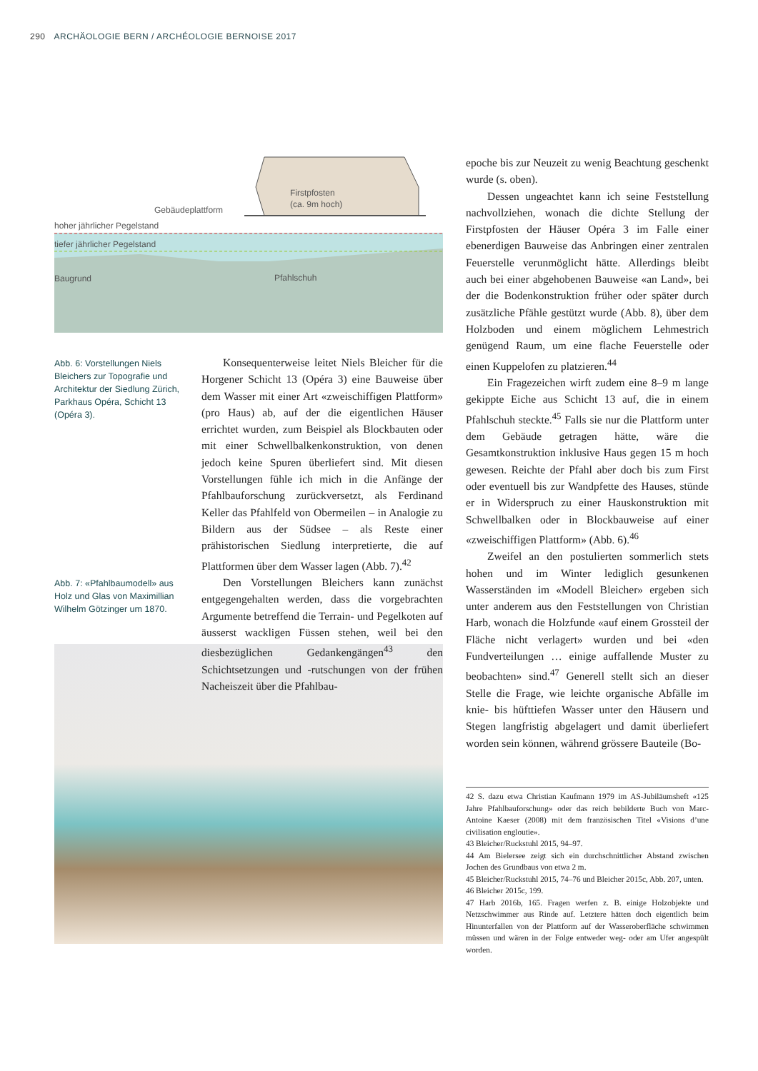290 ARCHÄOLOGIE BERN / ARCHÉOLOGIE BERNOISE 2017
Gebäudeplattform
hoher jährlicher Pegelstand
tiefer jährlicher Pegelstand
Baugrund
Firstpfosten
(ca. 9m hoch)
Pfahlschuh
Abb. 6: Vorstellungen Niels Bleichers zur Topografie und Architektur der Siedlung Zürich, Parkhaus Opéra, Schicht 13 (Opéra 3).
Abb. 7: «Pfahlbaumodell» aus Holz und Glas von Maximillian Wilhelm Götzinger um 1870.
Konsequenterweise leitet Niels Bleicher für die Horgener Schicht 13 (Opéra 3) eine Bauweise über dem Wasser mit einer Art «zweischiffigen Plattform» (pro Haus) ab, auf der die eigentlichen Häuser errichtet wurden, zum Beispiel als Blockbauten oder mit einer Schwellbalkenkonstruktion, von denen jedoch keine Spuren überliefert sind. Mit diesen Vorstellungen fühle ich mich in die Anfänge der Pfahlbauforschung zurückversetzt, als Ferdinand Keller das Pfahlfeld von Obermeilen – in Analogie zu Bildern aus der Südsee – als Reste einer prähistorischen Siedlung interpretierte, die auf Plattformen über dem Wasser lagen (Abb. 7).<sup>42</sup>
Den Vorstellungen Bleichers kann zunächst entgegengehalten werden, dass die vorgebrachten Argumente betreffend die Terrain- und Pegelkoten auf äusserst wackligen Füssen stehen, weil bei den diesbezüglichen Gedankengängen<sup>43</sup> den Schichtsetzungen und -rutschungen von der frühen Nacheiszeit über die Pfahlbau-
epoche bis zur Neuzeit zu wenig Beachtung geschenkt wurde (s. oben).
Dessen ungeachtet kann ich seine Feststellung nachvollziehen, wonach die dichte Stellung der Firstpfosten der Häuser Opéra 3 im Falle einer ebenerdigen Bauweise das Anbringen einer zentralen Feuerstelle verunmöglicht hätte. Allerdings bleibt auch bei einer abgehobenen Bauweise «an Land», bei der die Bodenkonstruktion früher oder später durch zusätzliche Pfähle gestützt wurde (Abb. 8), über dem Holzboden und einem möglichem Lehmestrich genügend Raum, um eine flache Feuerstelle oder einen Kuppelofen zu platzieren.<sup>44</sup>
Ein Fragezeichen wirft zudem eine 8–9 m lange gekippte Eiche aus Schicht 13 auf, die in einem Pfahlschuh steckte.<sup>45</sup> Falls sie nur die Plattform unter dem Gebäude getragen hätte, wäre die Gesamtkonstruktion inklusive Haus gegen 15 m hoch gewesen. Reichte der Pfahl aber doch bis zum First oder eventuell bis zur Wandpfette des Hauses, stünde er in Widerspruch zu einer Hauskonstruktion mit Schwellbalken oder in Blockbauweise auf einer «zweischiffigen Plattform» (Abb. 6).<sup>46</sup>
Zweifel an den postulierten sommerlich stets hohen und im Winter lediglich gesunkenen Wasserständen im «Modell Bleicher» ergeben sich unter anderem aus den Feststellungen von Christian Harb, wonach die Holzfunde «auf einem Grossteil der Fläche nicht verlagert» wurden und bei «den Fundverteilungen … einige auffallende Muster zu beobachten» sind.<sup>47</sup> Generell stellt sich an dieser Stelle die Frage, wie leichte organische Abfälle im knie- bis hüfttiefen Wasser unter den Häusern und Stegen langfristig abgelagert und damit überliefert worden sein können, während grössere Bauteile (Bo-
42 S. dazu etwa Christian Kaufmann 1979 im AS-Jubiläumsheft «125 Jahre Pfahlbauforschung» oder das reich bebilderte Buch von Marc-Antoine Kaeser (2008) mit dem französischen Titel «Visions d’une civilisation engloutie».
43 Bleicher/Ruckstuhl 2015, 94–97.
44 Am Bielersee zeigt sich ein durchschnittlicher Abstand zwischen Jochen des Grundbaus von etwa 2 m.
45 Bleicher/Ruckstuhl 2015, 74–76 und Bleicher 2015c, Abb. 207, unten.
46 Bleicher 2015c, 199.
47 Harb 2016b, 165. Fragen werfen z. B. einige Holzobjekte und Netzschwimmer aus Rinde auf. Letztere hätten doch eigentlich beim Hinunterfallen von der Plattform auf der Wasseroberfläche schwimmen müssen und wären in der Folge entweder weg- oder am Ufer angespült worden.